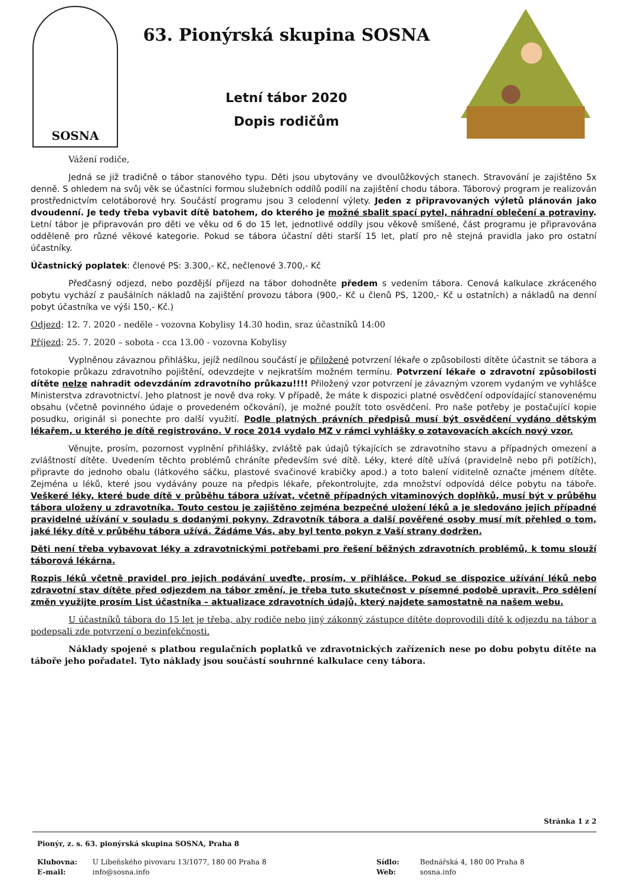SOSNA
63. Pionýrská skupina SOSNA
Letní tábor 2020
Dopis rodičům
Vážení rodiče,
Jedná se již tradičně o tábor stanového typu. Děti jsou ubytovány ve dvoulůžkových stanech. Stravování je zajištěno 5x denně. S ohledem na svůj věk se účastníci formou služebních oddílů podílí na zajištění chodu tábora. Táborový program je realizován prostřednictvím celotáborové hry. Součástí programu jsou 3 celodenní výlety. Jeden z připravovaných výletů plánován jako dvoudenní. Je tedy třeba vybavit dítě batohem, do kterého je možné sbalit spací pytel, náhradní oblečení a potraviny. Letní tábor je připravován pro děti ve věku od 6 do 15 let, jednotlivé oddíly jsou věkově smíšené, část programu je připravována odděleně pro různé věkové kategorie. Pokud se tábora účastní děti starší 15 let, platí pro ně stejná pravidla jako pro ostatní účastníky.
Účastnický poplatek: členové PS: 3.300,- Kč, nečlenové 3.700,- Kč
Předčasný odjezd, nebo pozdější příjezd na tábor dohodněte předem s vedením tábora. Cenová kalkulace zkráceného pobytu vychází z paušálních nákladů na zajištění provozu tábora (900,- Kč u členů PS, 1200,- Kč u ostatních) a nákladů na denní pobyt účastníka ve výši 150,- Kč.)
Odjezd: 12. 7. 2020 - neděle - vozovna Kobylisy 14.30 hodin, sraz účastníků 14:00
Příjezd: 25. 7. 2020 – sobota - cca 13.00 - vozovna Kobylisy
Vyplněnou závaznou přihlášku, jejíž nedílnou součástí je přiložené potvrzení lékaře o způsobilosti dítěte účastnit se tábora a fotokopie průkazu zdravotního pojištění, odevzdejte v nejkratším možném termínu. Potvrzení lékaře o zdravotní způsobilosti dítěte nelze nahradit odevzdáním zdravotního průkazu!!!! Přiložený vzor potvrzení je závazným vzorem vydaným ve vyhlášce Ministerstva zdravotnictví. Jeho platnost je nově dva roky. V případě, že máte k dispozici platné osvědčení odpovídající stanovenému obsahu (včetně povinného údaje o provedeném očkování), je možné použít toto osvědčení. Pro naše potřeby je postačující kopie posudku, originál si ponechte pro další využití. Podle platných právních předpisů musí být osvědčení vydáno dětským lékařem, u kterého je dítě registrováno. V roce 2014 vydalo MZ v rámci vyhlášky o zotavovacích akcích nový vzor.
Věnujte, prosím, pozornost vyplnění přihlášky, zvláště pak údajů týkajících se zdravotního stavu a případných omezení a zvláštností dítěte. Uvedením těchto problémů chráníte především své dítě. Léky, které dítě užívá (pravidelně nebo při potížích), připravte do jednoho obalu (látkového sáčku, plastové svačinové krabičky apod.) a toto balení viditelně označte jménem dítěte. Zejména u léků, které jsou vydávány pouze na předpis lékaře, překontrolujte, zda množství odpovídá délce pobytu na táboře. Veškeré léky, které bude dítě v průběhu tábora užívat, včetně případných vitaminových doplňků, musí být v průběhu tábora uloženy u zdravotníka. Touto cestou je zajištěno zejména bezpečné uložení léků a je sledováno jejich případné pravidelné užívání v souladu s dodanými pokyny. Zdravotník tábora a další pověřené osoby musí mít přehled o tom, jaké léky dítě v průběhu tábora užívá. Žádáme Vás, aby byl tento pokyn z Vaší strany dodržen.
Děti není třeba vybavovat léky a zdravotnickými potřebami pro řešení běžných zdravotních problémů, k tomu slouží táborová lékárna.
Rozpis léků včetně pravidel pro jejich podávání uveďte, prosím, v přihlášce. Pokud se dispozice užívání léků nebo zdravotní stav dítěte před odjezdem na tábor změní, je třeba tuto skutečnost v písemné podobě upravit. Pro sdělení změn využijte prosím List účastníka – aktualizace zdravotních údajů, který najdete samostatně na našem webu.
U účastníků tábora do 15 let je třeba, aby rodiče nebo jiný zákonný zástupce dítěte doprovodili dítě k odjezdu na tábor a podepsali zde potvrzení o bezinfekčnosti.
Náklady spojené s platbou regulačních poplatků ve zdravotnických zařízeních nese po dobu pobytu dítěte na táboře jeho pořadatel. Tyto náklady jsou součástí souhrnné kalkulace ceny tábora.
Stránka 1 z 2
Pionýr, z. s. 63. pionýrská skupina SOSNA, Praha 8
Klubovna: U Libeňského pivovaru 13/1077, 180 00 Praha 8 Sídlo: Bednářská 4, 180 00 Praha 8
E-mail: info@sosna.info Web: sosna.info